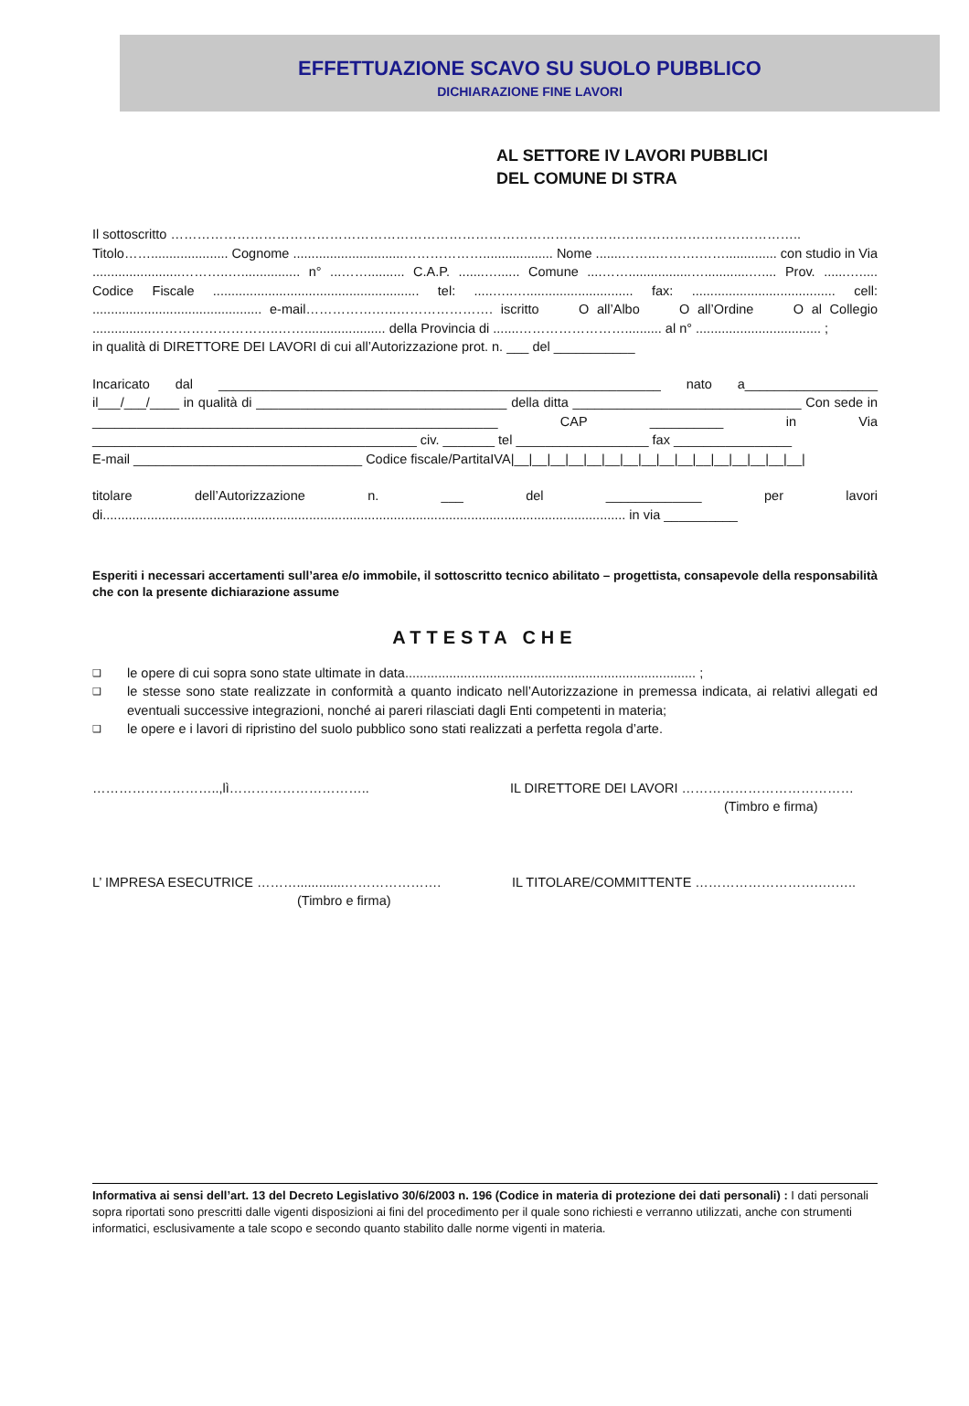EFFETTUAZIONE SCAVO SU SUOLO PUBBLICO
DICHIARAZIONE FINE LAVORI
AL SETTORE IV LAVORI PUBBLICI
DEL COMUNE DI STRA
Il sottoscritto ……………………………………………………………………………………………………………………………..
Titolo……..................... Cognome ..............................………………................... Nome .......……..……….…….............. con studio in Via ........................………..…................ n° ...…….......... C.A.P. .......…...... Comune ....…….................…............….... Prov. ......…..... Codice Fiscale ........................................................ tel: .....…..…............................. fax: ....................................... cell: .............................................. e-mail…………….…..…………………. iscritto O all’Albo O all’Ordine O al Collegio ................………………………..……...................... della Provincia di .......…………………….......... al n° .................................. ;
in qualità di DIRETTORE DEI LAVORI di cui all’Autorizzazione prot. n. ___ del ___________
Incaricato dal ____________________________________________________________ nato a__________________ il___/___/____ in qualità di __________________________________ della ditta _______________________________ Con sede in _______________________________________________________ CAP __________ in Via ____________________________________________ civ. _______ tel __________________ fax ________________
E-mail _______________________________ Codice fiscale/PartitaIVA|__|__|__|__|__|__|__|__|__|__|__|__|__|__|__|__|
titolare dell’Autorizzazione n. ___ del _____________ per lavori di.............................................................................................................................................. in via __________
Esperiti i necessari accertamenti sull’area e/o immobile, il sottoscritto tecnico abilitato – progettista, consapevole della responsabilità che con la presente dichiarazione assume
ATTESTA CHE
❑ le opere di cui sopra sono state ultimate in data............................................................................... ;
❑ le stesse sono state realizzate in conformità a quanto indicato nell’Autorizzazione in premessa indicata, ai relativi allegati ed eventuali successive integrazioni, nonché ai pareri rilasciati dagli Enti competenti in materia;
❑ le opere e i lavori di ripristino del suolo pubblico sono stati realizzati a perfetta regola d’arte.
………………………..,lì………………………….. IL DIRETTORE DEI LAVORI …………………………………
(Timbro e firma)
L’ IMPRESA ESECUTRICE ……….............………………….
(Timbro e firma)
IL TITOLARE/COMMITTENTE ……………………….….…..
Informativa ai sensi dell’art. 13 del Decreto Legislativo 30/6/2003 n. 196 (Codice in materia di protezione dei dati personali) : I dati personali sopra riportati sono prescritti dalle vigenti disposizioni ai fini del procedimento per il quale sono richiesti e verranno utilizzati, anche con strumenti informatici, esclusivamente a tale scopo e secondo quanto stabilito dalle norme vigenti in materia.